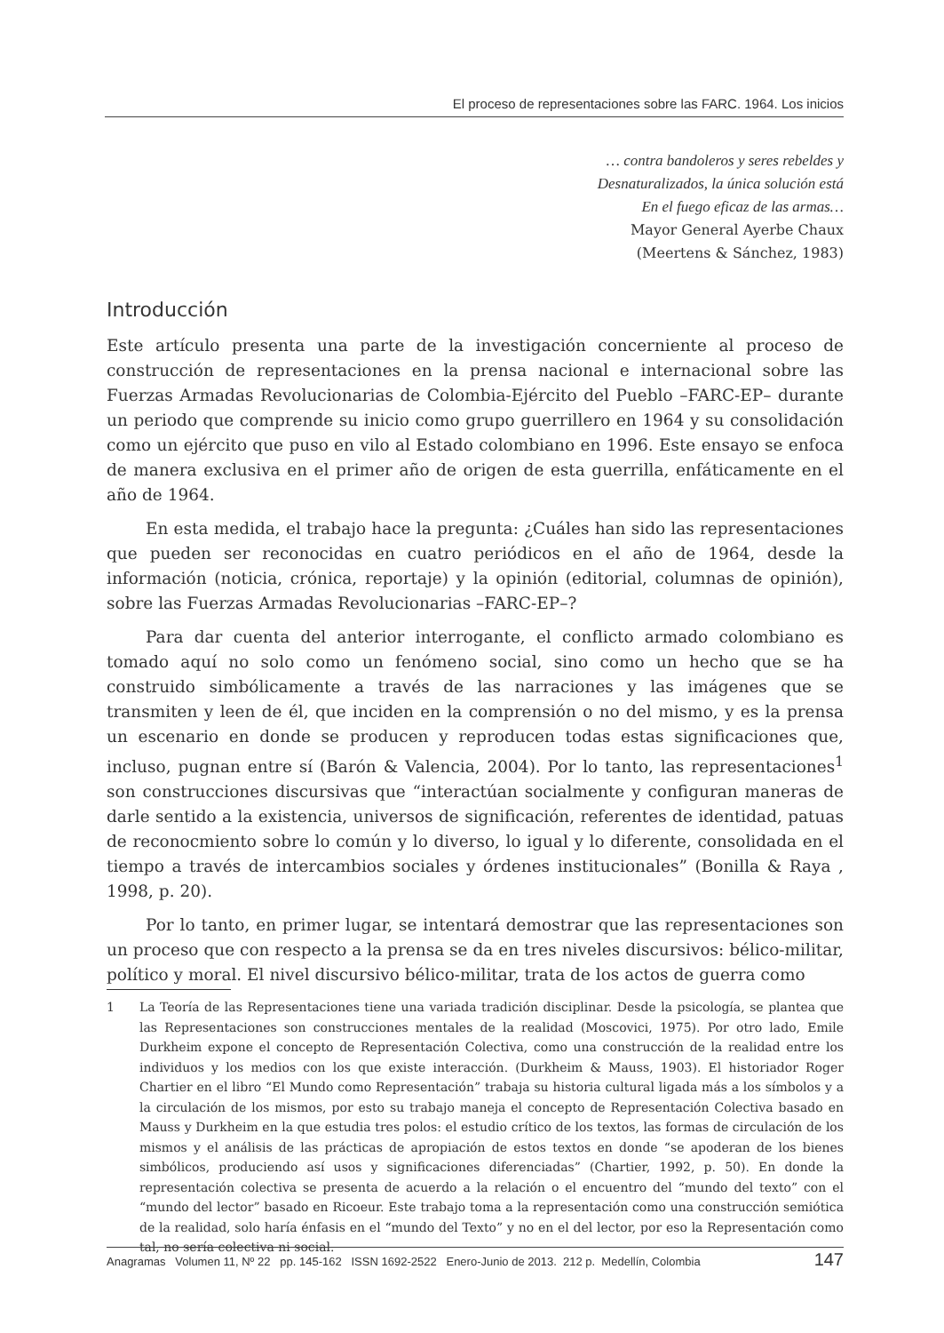El proceso de representaciones sobre las FARC. 1964. Los inicios
… contra bandoleros y seres rebeldes y
Desnaturalizados, la única solución está
En el fuego eficaz de las armas…
Mayor General Ayerbe Chaux
(Meertens & Sánchez, 1983)
Introducción
Este artículo presenta una parte de la investigación concerniente al proceso de construcción de representaciones en la prensa nacional e internacional sobre las Fuerzas Armadas Revolucionarias de Colombia-Ejército del Pueblo –FARC-EP– durante un periodo que comprende su inicio como grupo guerrillero en 1964 y su consolidación como un ejército que puso en vilo al Estado colombiano en 1996. Este ensayo se enfoca de manera exclusiva en el primer año de origen de esta guerrilla, enfáticamente en el año de 1964.
En esta medida, el trabajo hace la pregunta: ¿Cuáles han sido las representaciones que pueden ser reconocidas en cuatro periódicos en el año de 1964, desde la información (noticia, crónica, reportaje) y la opinión (editorial, columnas de opinión), sobre las Fuerzas Armadas Revolucionarias –FARC-EP–?
Para dar cuenta del anterior interrogante, el conflicto armado colombiano es tomado aquí no solo como un fenómeno social, sino como un hecho que se ha construido simbólicamente a través de las narraciones y las imágenes que se transmiten y leen de él, que inciden en la comprensión o no del mismo, y es la prensa un escenario en donde se producen y reproducen todas estas significaciones que, incluso, pugnan entre sí (Barón & Valencia, 2004). Por lo tanto, las representaciones<sup>1</sup> son construcciones discursivas que “interactúan socialmente y configuran maneras de darle sentido a la existencia, universos de significación, referentes de identidad, patuas de reconocmiento sobre lo común y lo diverso, lo igual y lo diferente, consolidada en el tiempo a través de intercambios sociales y órdenes institucionales” (Bonilla & Raya , 1998, p. 20).
Por lo tanto, en primer lugar, se intentará demostrar que las representaciones son un proceso que con respecto a la prensa se da en tres niveles discursivos: bélico-militar, político y moral. El nivel discursivo bélico-militar, trata de los actos de guerra como
1 La Teoría de las Representaciones tiene una variada tradición disciplinar. Desde la psicología, se plantea que las Representaciones son construcciones mentales de la realidad (Moscovici, 1975). Por otro lado, Emile Durkheim expone el concepto de Representación Colectiva, como una construcción de la realidad entre los individuos y los medios con los que existe interacción. (Durkheim & Mauss, 1903). El historiador Roger Chartier en el libro “El Mundo como Representación” trabaja su historia cultural ligada más a los símbolos y a la circulación de los mismos, por esto su trabajo maneja el concepto de Representación Colectiva basado en Mauss y Durkheim en la que estudia tres polos: el estudio crítico de los textos, las formas de circulación de los mismos y el análisis de las prácticas de apropiación de estos textos en donde “se apoderan de los bienes simbólicos, produciendo así usos y significaciones diferenciadas” (Chartier, 1992, p. 50). En donde la representación colectiva se presenta de acuerdo a la relación o el encuentro del “mundo del texto” con el “mundo del lector” basado en Ricoeur. Este trabajo toma a la representación como una construcción semiótica de la realidad, solo haría énfasis en el “mundo del Texto” y no en el del lector, por eso la Representación como tal, no sería colectiva ni social.
Anagramas Volumen 11, Nº 22 pp. 145-162 ISSN 1692-2522 Enero-Junio de 2013. 212 p. Medellín, Colombia 147